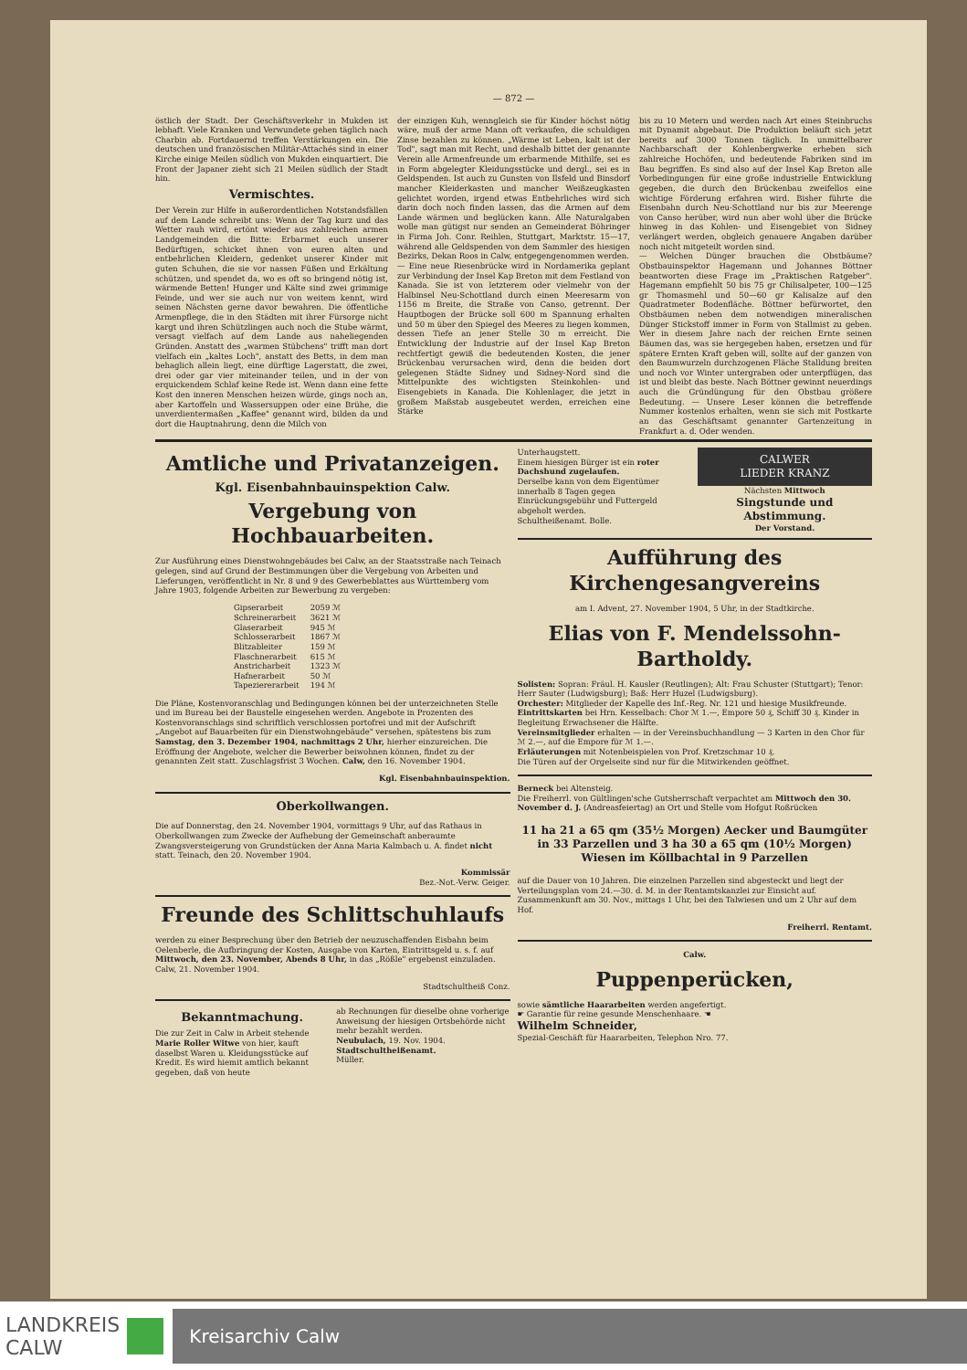— 872 —
östlich der Stadt. Der Geschäftsverkehr in Mukden ist lebhaft. Viele Kranken und Verwundete gehen täglich nach Charbin ab. Fortdauernd treffen Verstärkungen ein. Die deutschen und französischen Militär-Attachés sind in einer Kirche einige Meilen südlich von Mukden einquartiert. Die Front der Japaner zieht sich 21 Meilen südlich der Stadt hin.
Vermischtes.
Der Verein zur Hilfe in außerordentlichen Notstandsfällen auf dem Lande schreibt uns: Wenn der Tag kurz und das Wetter rauh wird, ertönt wieder aus zahlreichen armen Landgemeinden die Bitte: Erbarmet euch unserer Bedürftigen, schicket ihnen von euren alten und entbehrlichen Kleidern, gedenket unserer Kinder mit guten Schuhen, die sie vor nassen Füßen und Erkältung schützen, und spendet da, wo es oft so bringend nötig ist, wärmende Betten! Hunger und Kälte sind zwei grimmige Feinde, und wer sie auch nur von weitem kennt, wird seinen Nächsten gerne davor bewahren. Die öffentliche Armenpflege, die in den Städten mit ihrer Fürsorge nicht kargt und ihren Schützlingen auch noch die Stube wärmt, versagt vielfach auf dem Lande aus naheliegenden Gründen. Anstatt des „warmen Stübchens" trifft man dort vielfach ein „kaltes Loch", anstatt des Betts, in dem man behaglich allein liegt, eine dürftige Lagerstatt, die zwei, drei oder gar vier miteinander teilen, und in der von erquickendem Schlaf keine Rede ist. Wenn dann eine fette Kost den inneren Menschen heizen würde, gings noch an, aber Kartoffeln und Wassersuppen oder eine Brühe, die unverdientermaßen „Kaffee" genannt wird, bilden da und dort die Hauptnahrung, denn die Milch von
der einzigen Kuh, wenngleich sie für Kinder höchst nötig wäre, muß der arme Mann oft verkaufen, die schuldigen Zinse bezahlen zu können. „Wärme ist Leben, kalt ist der Tod", sagt man mit Recht, und deshalb bittet der genannte Verein alle Armenfreunde um erbarmende Mithilfe, sei es in Form abgelegter Kleidungsstücke und dergl., sei es in Geldspenden. Ist auch zu Gunsten von Ilsfeld und Binsdorf mancher Kleiderkasten und mancher Weißzeugkasten gelichtet worden, irgend etwas Entbehrliches wird sich darin doch noch finden lassen, das die Armen auf dem Lande wärmen und beglücken kann. Alle Naturalgaben wolle man gütigst nur senden an Gemeinderat Böhringer in Firma Joh. Conr. Reihlen, Stuttgart, Marktstr. 15—17, während alle Geldspenden von dem Sammler des hiesigen Bezirks, Dekan Roos in Calw, entgegengenommen werden.
— Eine neue Riesenbrücke wird in Nordamerika geplant zur Verbindung der Insel Kap Breton mit dem Festland von Kanada. Sie ist von letzterem oder vielmehr von der Halbinsel Neu-Schottland durch einen Meeresarm von 1156 m Breite, die Straße von Canso, getrennt. Der Hauptbogen der Brücke soll 600 m Spannung erhalten und 50 m über den Spiegel des Meeres zu liegen kommen, dessen Tiefe an jener Stelle 30 m erreicht. Die Entwicklung der Industrie auf der Insel Kap Breton rechtfertigt gewiß die bedeutenden Kosten, die jener Brückenbau verursachen wird, denn die beiden dort gelegenen Städte Sidney und Sidney-Nord sind die Mittelpunkte des wichtigsten Steinkohlen- und Eisengebiets in Kanada. Die Kohlenlager, die jetzt in großem Maßstab ausgebeutet werden, erreichen eine Stärke
bis zu 10 Metern und werden nach Art eines Steinbruchs mit Dynamit abgebaut. Die Produktion beläuft sich jetzt bereits auf 3000 Tonnen täglich. In unmittelbarer Nachbarschaft der Kohlenbergwerke erheben sich zahlreiche Hochöfen, und bedeutende Fabriken sind im Bau begriffen. Es sind also auf der Insel Kap Breton alle Vorbedingungen für eine große industrielle Entwicklung gegeben, die durch den Brückenbau zweifellos eine wichtige Förderung erfahren wird. Bisher führte die Eisenbahn durch Neu-Schottland nur bis zur Meerenge von Canso herüber, wird nun aber wohl über die Brücke hinweg in das Kohlen- und Eisengebiet von Sidney verlängert werden, obgleich genauere Angaben darüber noch nicht mitgeteilt worden sind.
— Welchen Dünger brauchen die Obstbäume? Obstbauinspektor Hagemann und Johannes Böttner beantworten diese Frage im „Praktischen Ratgeber". Hagemann empfiehlt 50 bis 75 gr Chilisalpeter, 100—125 gr Thomasmehl und 50—60 gr Kalisalze auf den Quadratmeter Bodenfläche. Böttner befürwortet, den Obstbäumen neben dem notwendigen mineralischen Dünger Stickstoff immer in Form von Stallmist zu geben. Wer in diesem Jahre nach der reichen Ernte seinen Bäumen das, was sie hergegeben haben, ersetzen und für spätere Ernten Kraft geben will, sollte auf der ganzen von den Baumwurzeln durchzogenen Fläche Stalldung breiten und noch vor Winter untergraben oder unterpflügen, das ist und bleibt das beste. Nach Böttner gewinnt neuerdings auch die Gründüngung für den Obstbau größere Bedeutung. — Unsere Leser können die betreffende Nummer kostenlos erhalten, wenn sie sich mit Postkarte an das Geschäftsamt genannter Gartenzeitung in Frankfurt a. d. Oder wenden.
Amtliche und Privatanzeigen.
Kgl. Eisenbahnbauinspektion Calw.
Vergebung von Hochbauarbeiten.
Zur Ausführung eines Dienstwohngebäudes bei Calw, an der Staatsstraße nach Teinach gelegen, sind auf Grund der Bestimmungen über die Vergebung von Arbeiten und Lieferungen, veröffentlicht in Nr. 8 und 9 des Gewerbeblattes aus Württemberg vom Jahre 1903, folgende Arbeiten zur Bewerbung zu vergeben:
| Gipserarbeit | 2059 ℳ |
| Schreinerarbeit | 3621 ℳ |
| Glaserarbeit | 945 ℳ |
| Schlosserarbeit | 1867 ℳ |
| Blitzableiter | 159 ℳ |
| Flaschnerarbeit | 615 ℳ |
| Anstricharbeit | 1323 ℳ |
| Hafnerarbeit | 50 ℳ |
| Tapeziererarbeit | 194 ℳ |
Die Pläne, Kostenvoranschlag und Bedingungen können bei der unterzeichneten Stelle und im Bureau bei der Baustelle eingesehen werden. Angebote in Prozenten des Kostenvoranschlags sind schriftlich verschlossen portofrei und mit der Aufschrift „Angebot auf Bauarbeiten für ein Dienstwohngebäude" versehen, spätestens bis zum Samstag, den 3. Dezember 1904, nachmittags 2 Uhr, hierher einzureichen. Die Eröffnung der Angebote, welcher die Bewerber beiwohnen können, findet zu der genannten Zeit statt. Zuschlagsfrist 3 Wochen. Calw, den 16. November 1904.
Kgl. Eisenbahnbauinspektion.
Oberkollwangen.
Die auf Donnerstag, den 24. November 1904, vormittags 9 Uhr, auf das Rathaus in Oberkollwangen zum Zwecke der Aufhebung der Gemeinschaft anberaumte Zwangsversteigerung von Grundstücken der Anna Maria Kalmbach u. A. findet nicht statt. Teinach, den 20. November 1904.
Kommissär
Bez.-Not.-Verw. Geiger.
Freunde des Schlittschuhlaufs
werden zu einer Besprechung über den Betrieb der neuzuschaffenden Eisbahn beim Oelenberle, die Aufbringung der Kosten, Ausgabe von Karten, Eintrittsgeld u. s. f. auf Mittwoch, den 23. November, Abends 8 Uhr, in das „Rößle" ergebenst einzuladen. Calw, 21. November 1904.
Stadtschultheiß Conz.
Bekanntmachung.
Die zur Zeit in Calw in Arbeit stehende Marie Roller Witwe von hier, kauft daselbst Waren u. Kleidungsstücke auf Kredit. Es wird hiemit amtlich bekannt gegeben, daß von heute
ab Rechnungen für dieselbe ohne vorherige Anweisung der hiesigen Ortsbehörde nicht mehr bezahlt werden.
Neubulach, 19. Nov. 1904.
Stadtschultheißenamt.
Müller.
Unterhaugstett.
Einem hiesigen Bürger ist ein roter Dachshund zugelaufen.
Derselbe kann von dem Eigentümer innerhalb 8 Tagen gegen Einrückungsgebühr und Futtergeld abgeholt werden.
Schultheißenamt. Bolle.
CALWER
LIEDER KRANZ
Nächsten Mittwoch
Singstunde und Abstimmung.
Der Vorstand.
Aufführung des Kirchengesangvereins
am I. Advent, 27. November 1904, 5 Uhr, in der Stadtkirche.
Elias von F. Mendelssohn-Bartholdy.
Solisten: Sopran: Fräul. H. Kausler (Reutlingen); Alt: Frau Schuster (Stuttgart); Tenor: Herr Sauter (Ludwigsburg); Baß: Herr Huzel (Ludwigsburg).
Orchester: Mitglieder der Kapelle des Inf.-Reg. Nr. 121 und hiesige Musikfreunde.
Eintrittskarten bei Hrn. Kesselbach: Chor ℳ 1.—, Empore 50 ₰, Schiff 30 ₰. Kinder in Begleitung Erwachsener die Hälfte.
Vereinsmitglieder erhalten — in der Vereinsbuchhandlung — 3 Karten in den Chor für ℳ 2.—, auf die Empore für ℳ 1.—.
Erläuterungen mit Notenbeispielen von Prof. Kretzschmar 10 ₰.
Die Türen auf der Orgelseite sind nur für die Mitwirkenden geöffnet.
Berneck bei Altensteig.
Die Freiherrl. von Gültlingen'sche Gutsherrschaft verpachtet am Mittwoch den 30. November d. J. (Andreasfeiertag) an Ort und Stelle vom Hofgut Roßrücken
11 ha 21 a 65 qm (35½ Morgen) Aecker und Baumgüter in 33 Parzellen und 3 ha 30 a 65 qm (10½ Morgen) Wiesen im Köllbachtal in 9 Parzellen
auf die Dauer von 10 Jahren. Die einzelnen Parzellen sind abgesteckt und liegt der Verteilungsplan vom 24.—30. d. M. in der Rentamtskanzlei zur Einsicht auf. Zusammenkunft am 30. Nov., mittags 1 Uhr, bei den Talwiesen und um 2 Uhr auf dem Hof.
Freiherrl. Rentamt.
Calw.
Puppenperücken,
sowie sämtliche Haararbeiten werden angefertigt.
☛ Garantie für reine gesunde Menschenhaare. ☚
Wilhelm Schneider,
Spezial-Geschäft für Haararbeiten, Telephon Nro. 77.
LANDKREIS
CALW
Kreisarchiv Calw